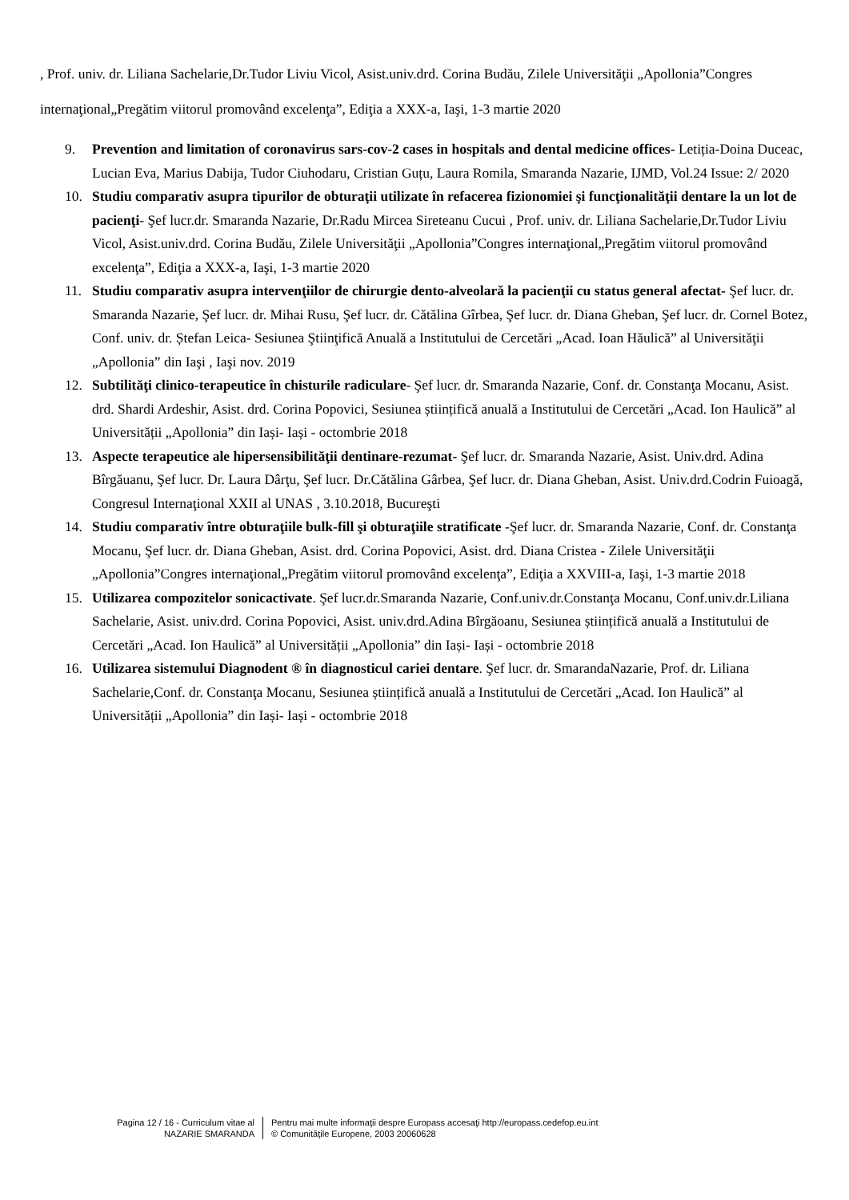, Prof. univ. dr. Liliana Sachelarie,Dr.Tudor Liviu Vicol, Asist.univ.drd. Corina Budău, Zilele Universităţii „Apollonia”Congres internaţional„Pregătim viitorul promovând excelenţa”, Ediţia a XXX-a, Iaşi, 1-3 martie 2020
9. Prevention and limitation of coronavirus sars-cov-2 cases in hospitals and dental medicine offices- Letiția-Doina Duceac, Lucian Eva, Marius Dabija, Tudor Ciuhodaru, Cristian Guțu, Laura Romila, Smaranda Nazarie, IJMD, Vol.24 Issue: 2/ 2020
10. Studiu comparativ asupra tipurilor de obturaţii utilizate în refacerea fizionomiei şi funcţionalităţii dentare la un lot de pacienţi- Şef lucr.dr. Smaranda Nazarie, Dr.Radu Mircea Sireteanu Cucui , Prof. univ. dr. Liliana Sachelarie,Dr.Tudor Liviu Vicol, Asist.univ.drd. Corina Budău, Zilele Universităţii „Apollonia”Congres internaţional„Pregătim viitorul promovând excelenţa”, Ediţia a XXX-a, Iaşi, 1-3 martie 2020
11. Studiu comparativ asupra intervenţiilor de chirurgie dento-alveolară la pacienţii cu status general afectat- Şef lucr. dr. Smaranda Nazarie, Şef lucr. dr. Mihai Rusu, Şef lucr. dr. Cătălina Gîrbea, Şef lucr. dr. Diana Gheban, Şef lucr. dr. Cornel Botez, Conf. univ. dr. Ștefan Leica- Sesiunea Ştiinţifică Anuală a Institutului de Cercetări „Acad. Ioan Hăulică” al Universităţii „Apollonia” din Iaşi , Iaşi nov. 2019
12. Subtilităţi clinico-terapeutice în chisturile radiculare- Şef lucr. dr. Smaranda Nazarie, Conf. dr. Constanţa Mocanu, Asist. drd. Shardi Ardeshir, Asist. drd. Corina Popovici, Sesiunea științifică anuală a Institutului de Cercetări „Acad. Ion Haulică” al Universității „Apollonia” din Iași- Iași - octombrie 2018
13. Aspecte terapeutice ale hipersensibilităţii dentinare-rezumat- Şef lucr. dr. Smaranda Nazarie, Asist. Univ.drd. Adina Bîrgăuanu, Şef lucr. Dr. Laura Dârţu, Şef lucr. Dr.Cătălina Gârbea, Şef lucr. dr. Diana Gheban, Asist. Univ.drd.Codrin Fuioagă, Congresul Internaţional XXII al UNAS , 3.10.2018, Bucureşti
14. Studiu comparativ între obturaţiile bulk-fill şi obturaţiile stratificate -Şef lucr. dr. Smaranda Nazarie, Conf. dr. Constanţa Mocanu, Şef lucr. dr. Diana Gheban, Asist. drd. Corina Popovici, Asist. drd. Diana Cristea - Zilele Universităţii „Apollonia”Congres internaţional„Pregătim viitorul promovând excelenţa”, Ediţia a XXVIII-a, Iaşi, 1-3 martie 2018
15. Utilizarea compozitelor sonicactivate. Şef lucr.dr.Smaranda Nazarie, Conf.univ.dr.Constanţa Mocanu, Conf.univ.dr.Liliana Sachelarie, Asist. univ.drd. Corina Popovici, Asist. univ.drd.Adina Bîrgăoanu, Sesiunea științifică anuală a Institutului de Cercetări „Acad. Ion Haulică” al Universității „Apollonia” din Iași- Iași - octombrie 2018
16. Utilizarea sistemului Diagnodent ® în diagnosticul cariei dentare. Şef lucr. dr. SmarandaNazarie, Prof. dr. Liliana Sachelarie,Conf. dr. Constanţa Mocanu, Sesiunea științifică anuală a Institutului de Cercetări „Acad. Ion Haulică” al Universității „Apollonia” din Iași- Iași - octombrie 2018
Pagina 12 / 16 - Curriculum vitae al
NAZARIE SMARANDA
Pentru mai multe informaţii despre Europass accesaţi http://europass.cedefop.eu.int
© Comunităţile Europene, 2003 20060628